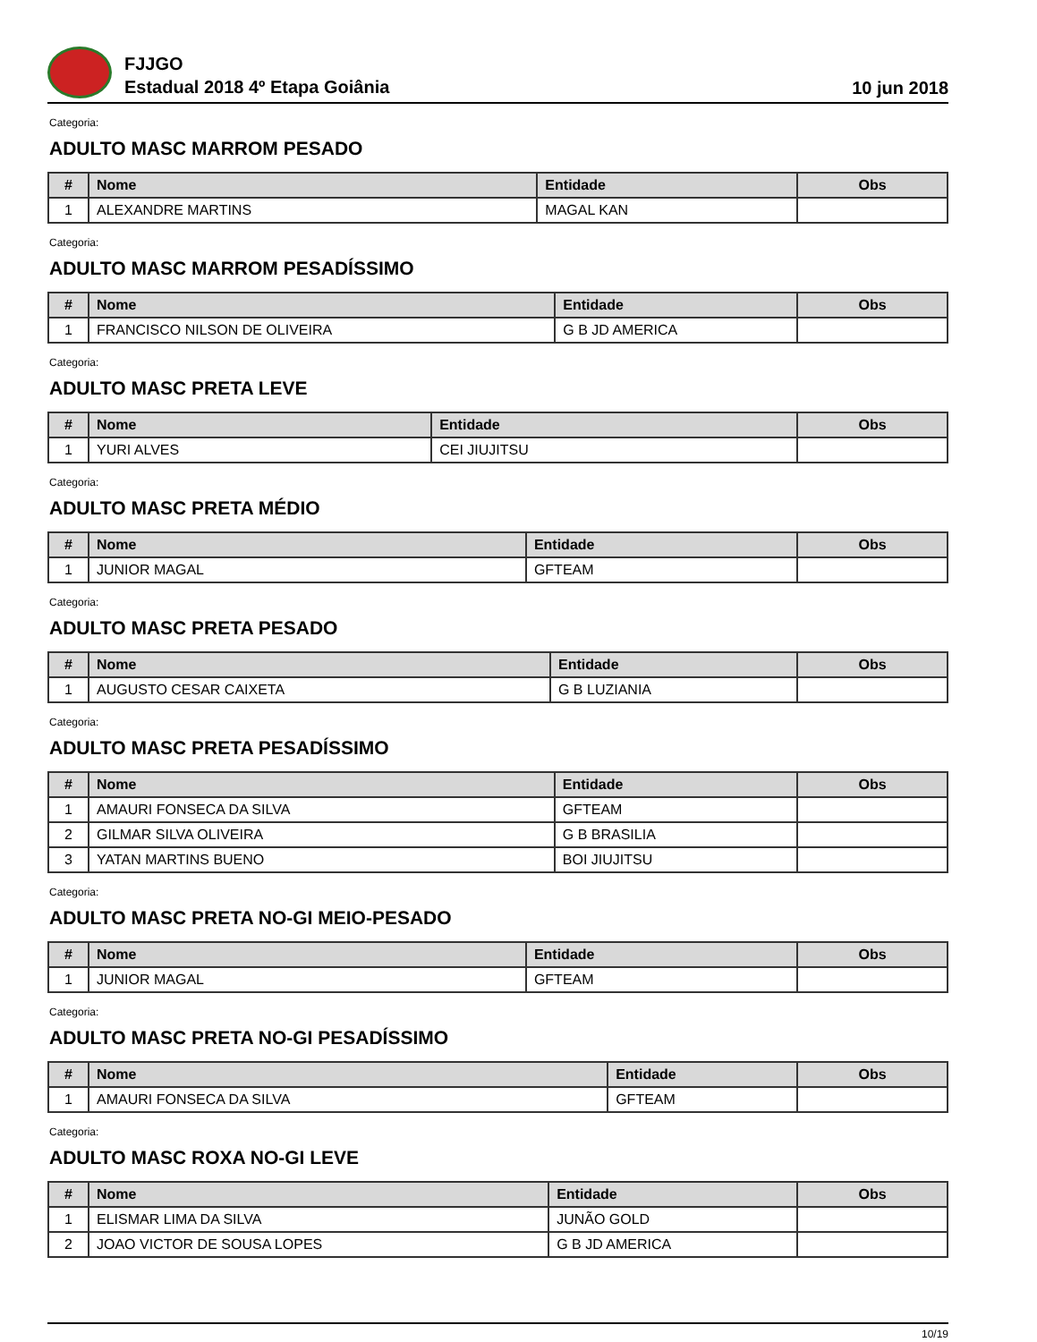FJJGO
Estadual 2018 4º Etapa Goiânia
10 jun 2018
Categoria:
ADULTO MASC MARROM PESADO
| # | Nome | Entidade | Obs |
| --- | --- | --- | --- |
| 1 | ALEXANDRE MARTINS | MAGAL KAN | |
Categoria:
ADULTO MASC MARROM PESADÍSSIMO
| # | Nome | Entidade | Obs |
| --- | --- | --- | --- |
| 1 | FRANCISCO NILSON DE OLIVEIRA | G B JD AMERICA | |
Categoria:
ADULTO MASC PRETA LEVE
| # | Nome | Entidade | Obs |
| --- | --- | --- | --- |
| 1 | YURI ALVES | CEI JIUJITSU | |
Categoria:
ADULTO MASC PRETA MÉDIO
| # | Nome | Entidade | Obs |
| --- | --- | --- | --- |
| 1 | JUNIOR MAGAL | GFTEAM | |
Categoria:
ADULTO MASC PRETA PESADO
| # | Nome | Entidade | Obs |
| --- | --- | --- | --- |
| 1 | AUGUSTO CESAR CAIXETA | G B LUZIANIA | |
Categoria:
ADULTO MASC PRETA PESADÍSSIMO
| # | Nome | Entidade | Obs |
| --- | --- | --- | --- |
| 1 | AMAURI FONSECA DA SILVA | GFTEAM | |
| 2 | GILMAR SILVA OLIVEIRA | G B BRASILIA | |
| 3 | YATAN MARTINS BUENO | BOI JIUJITSU | |
Categoria:
ADULTO MASC PRETA NO-GI MEIO-PESADO
| # | Nome | Entidade | Obs |
| --- | --- | --- | --- |
| 1 | JUNIOR MAGAL | GFTEAM | |
Categoria:
ADULTO MASC PRETA NO-GI PESADÍSSIMO
| # | Nome | Entidade | Obs |
| --- | --- | --- | --- |
| 1 | AMAURI FONSECA DA SILVA | GFTEAM | |
Categoria:
ADULTO MASC ROXA NO-GI LEVE
| # | Nome | Entidade | Obs |
| --- | --- | --- | --- |
| 1 | ELISMAR LIMA DA SILVA | JUNÃO GOLD | |
| 2 | JOAO VICTOR DE SOUSA LOPES | G B JD AMERICA | |
10/19